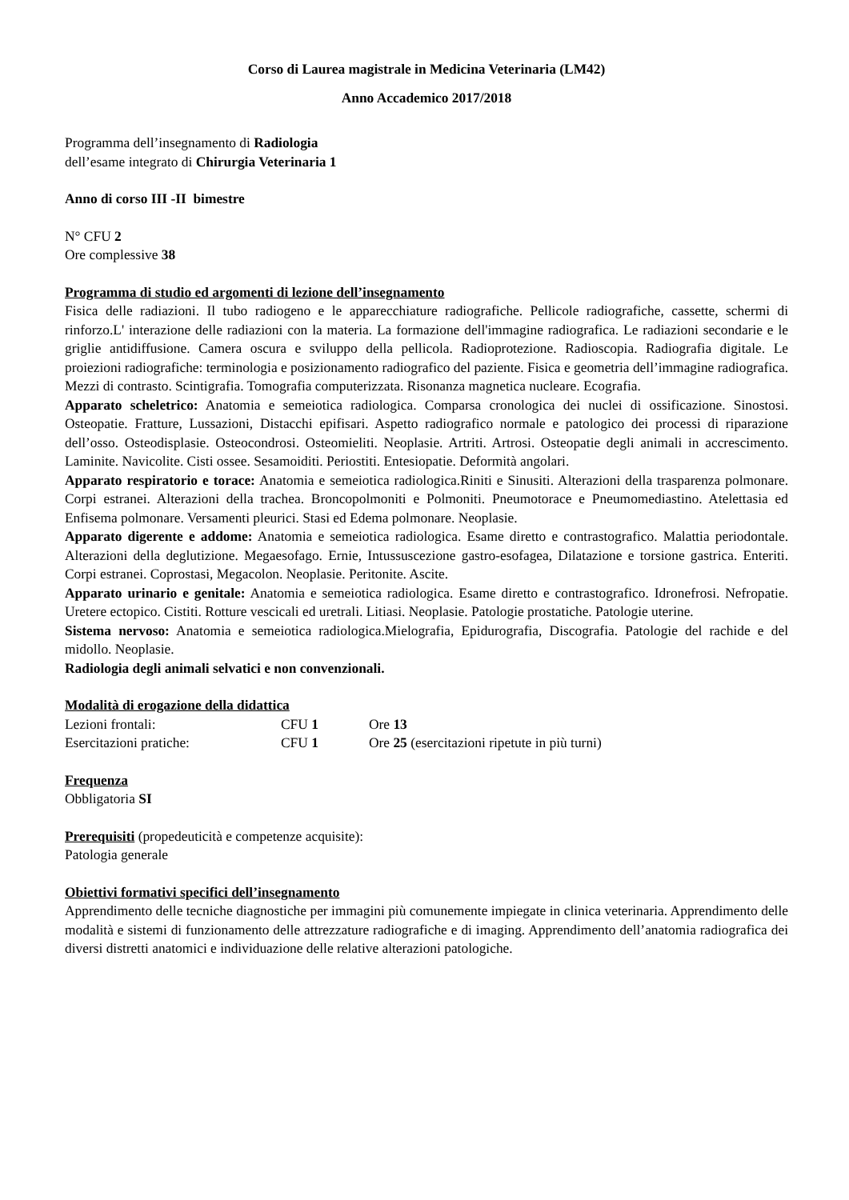Corso di Laurea magistrale in Medicina Veterinaria (LM42)
Anno Accademico 2017/2018
Programma dell’insegnamento di Radiologia
dell’esame integrato di Chirurgia Veterinaria 1
Anno di corso III -II bimestre
N° CFU 2
Ore complessive 38
Programma di studio ed argomenti di lezione dell’insegnamento
Fisica delle radiazioni. Il tubo radiogeno e le apparecchiature radiografiche. Pellicole radiografiche, cassette, schermi di rinforzo.L' interazione delle radiazioni con la materia. La formazione dell'immagine radiografica. Le radiazioni secondarie e le griglie antidiffusione. Camera oscura e sviluppo della pellicola. Radioprotezione. Radioscopia. Radiografia digitale. Le proiezioni radiografiche: terminologia e posizionamento radiografico del paziente. Fisica e geometria dell’immagine radiografica. Mezzi di contrasto. Scintigrafia. Tomografia computerizzata. Risonanza magnetica nucleare. Ecografia.
Apparato scheletrico: Anatomia e semeiotica radiologica. Comparsa cronologica dei nuclei di ossificazione. Sinostosi. Osteopatie. Fratture, Lussazioni, Distacchi epifisari. Aspetto radiografico normale e patologico dei processi di riparazione dell’osso. Osteodisplasie. Osteocondrosi. Osteomieliti. Neoplasie. Artriti. Artrosi. Osteopatie degli animali in accrescimento. Laminite. Navicolite. Cisti ossee. Sesamoiditi. Periostiti. Entesiopatie. Deformità angolari.
Apparato respiratorio e torace: Anatomia e semeiotica radiologica.Riniti e Sinusiti. Alterazioni della trasparenza polmonare. Corpi estranei. Alterazioni della trachea. Broncopolmoniti e Polmoniti. Pneumotorace e Pneumomediastino. Atelettasia ed Enfisema polmonare. Versamenti pleurici. Stasi ed Edema polmonare. Neoplasie.
Apparato digerente e addome: Anatomia e semeiotica radiologica. Esame diretto e contrastografico. Malattia periodontale. Alterazioni della deglutizione. Megaesofago. Ernie, Intussuscezione gastro-esofagea, Dilatazione e torsione gastrica. Enteriti. Corpi estranei. Coprostasi, Megacolon. Neoplasie. Peritonite. Ascite.
Apparato urinario e genitale: Anatomia e semeiotica radiologica. Esame diretto e contrastografico. Idronefrosi. Nefropatie. Uretere ectopico. Cistiti. Rotture vescicali ed uretrali. Litiasi. Neoplasie. Patologie prostatiche. Patologie uterine.
Sistema nervoso: Anatomia e semeiotica radiologica.Mielografia, Epidurografia, Discografia. Patologie del rachide e del midollo. Neoplasie.
Radiologia degli animali selvatici e non convenzionali.
Modalità di erogazione della didattica
| Lezioni frontali: | CFU 1 | Ore 13 |
| Esercitazioni pratiche: | CFU 1 | Ore 25 (esercitazioni ripetute in più turni) |
Frequenza
Obbligatoria SI
Prerequisiti (propedeuticità e competenze acquisite):
Patologia generale
Obiettivi formativi specifici dell’insegnamento
Apprendimento delle tecniche diagnostiche per immagini più comunemente impiegate in clinica veterinaria. Apprendimento delle modalità e sistemi di funzionamento delle attrezzature radiografiche e di imaging. Apprendimento dell’anatomia radiografica dei diversi distretti anatomici e individuazione delle relative alterazioni patologiche.